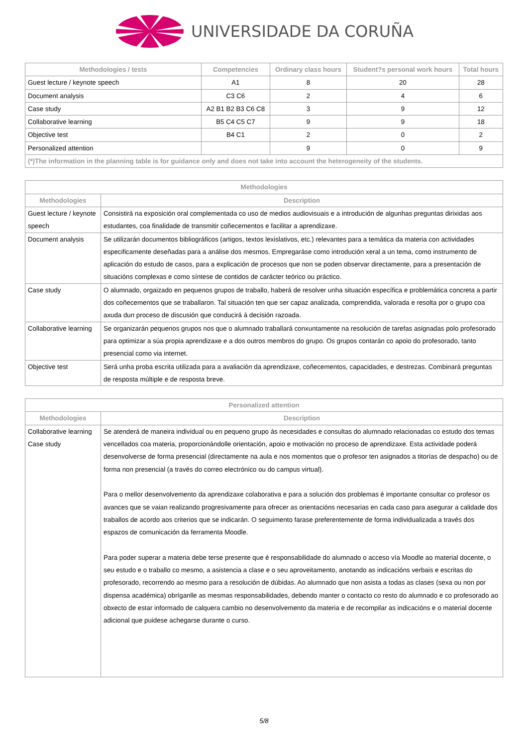UNIVERSIDADE DA CORUÑA
| Methodologies / tests | Competencies | Ordinary class hours | Student?s personal work hours | Total hours |
| --- | --- | --- | --- | --- |
| Guest lecture / keynote speech | A1 | 8 | 20 | 28 |
| Document analysis | C3 C6 | 2 | 4 | 6 |
| Case study | A2 B1 B2 B3 C6 C8 | 3 | 9 | 12 |
| Collaborative learning | B5 C4 C5 C7 | 9 | 9 | 18 |
| Objective test | B4 C1 | 2 | 0 | 2 |
| Personalized attention | | 9 | 0 | 9 |
| (*)The information in the planning table is for guidance only and does not take into account the heterogeneity of the students. | | | | |
| Methodologies | |
| --- | --- |
| Methodologies | Description |
| Guest lecture / keynote speech | Consistirá na exposición oral complementada co uso de medios audiovisuais e a introdución de algunhas preguntas dirixidas aos estudantes, coa finalidade de transmitir coñecementos e facilitar a aprendizaxe. |
| Document analysis | Se utilizarán documentos bibliográficos (artigos, textos lexislativos, etc.) relevantes para a temática da materia con actividades especificamente deseñadas para a análise dos mesmos. Empregaráse como introdución xeral a un tema, como instrumento de aplicación do estudo de casos, para a explicación de procesos que non se poden observar directamente, para a presentación de situacións complexas e como síntese de contidos de carácter teórico ou práctico. |
| Case study | O alumnado, orgaizado en pequenos grupos de traballo, haberá de resolver unha situación específica e problemática concreta a partir dos coñecementos que se traballaron. Tal situación ten que ser capaz analizada, comprendida, valorada e resolta por o grupo coa axuda dun proceso de discusión que conducirá á decisión razoada. |
| Collaborative learning | Se organizarán pequenos grupos nos que o alumnado traballará conxuntamente na resolución de tarefas asignadas polo profesorado para optimizar a súa propia aprendizaxe e a dos outros membros do grupo. Os grupos contarán co apoio do profesorado, tanto presencial como via internet. |
| Objective test | Será unha proba escrita utilizada para a avaliación da aprendizaxe, coñecementos, capacidades, e destrezas. Combinará preguntas de resposta múltiple e de resposta breve. |
| Personalized attention | |
| --- | --- |
| Methodologies | Description |
| Collaborative learning Case study | Se atenderá de maneira individual ou en pequeno grupo ás necesidades e consultas do alumnado relacionadas co estudo dos temas vencellados coa materia, proporcionándolle orientación, apoio e motivación no proceso de aprendizaxe. Esta actividade poderá desenvolverse de forma presencial (directamente na aula e nos momentos que o profesor ten asignados a titorías de despacho) ou de forma non presencial (a través do correo electrónico ou do campus virtual). Para o mellor desenvolvemento da aprendizaxe colaborativa e para a solución dos problemas é importante consultar co profesor os avances que se vaian realizando progresivamente para ofrecer as orientacións necesarias en cada caso para asegurar a calidade dos traballos de acordo aos criterios que se indicarán. O seguimento farase preferentemente de forma individualizada a través dos espazos de comunicación da ferramenta Moodle. Para poder superar a materia debe terse presente que é responsabilidade do alumnado o acceso vía Moodle ao material docente, o seu estudo e o traballo co mesmo, a asistencia a clase e o seu aproveitamento, anotando as indicacións verbais e escritas do profesorado, recorrendo ao mesmo para a resolución de dúbidas. Ao alumnado que non asista a todas as clases (sexa ou non por dispensa académica) obríganlle as mesmas responsabilidades, debendo manter o contacto co resto do alumnado e co profesorado ao obxecto de estar informado de calquera cambio no desenvolvemento da materia e de recompilar as indicacións e o material docente adicional que puidese achegarse durante o curso. |
5/8